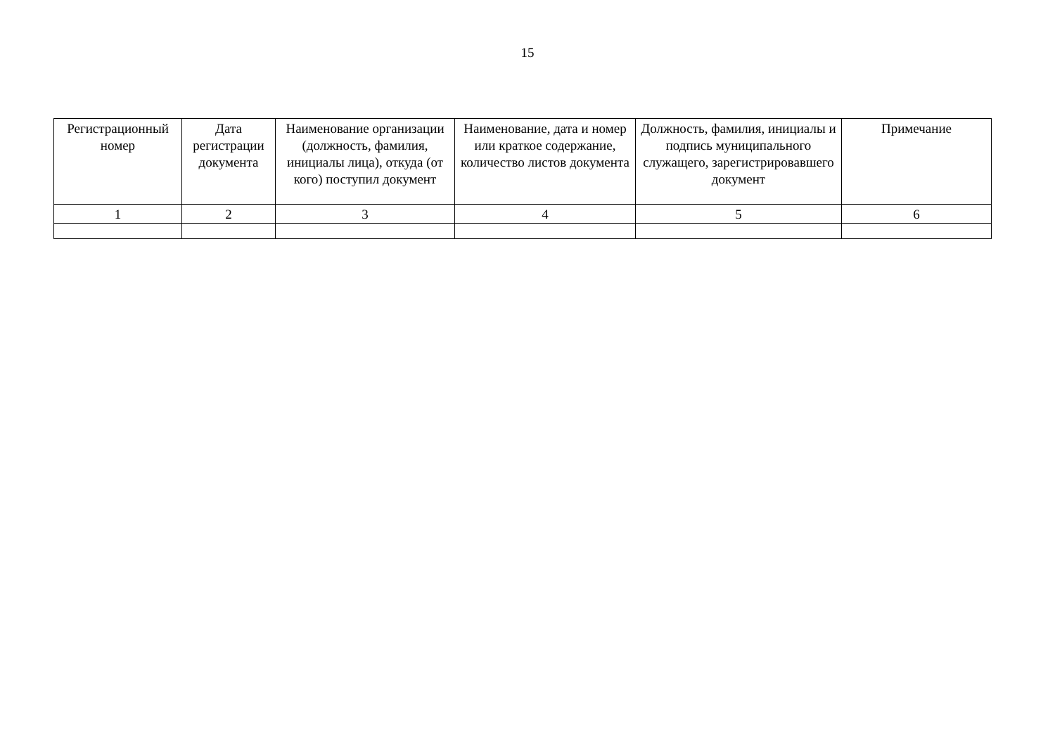15
| Регистрационный номер | Дата регистрации документа | Наименование организации (должность, фамилия, инициалы лица), откуда (от кого) поступил документ | Наименование, дата и номер или краткое содержание, количество листов документа | Должность, фамилия, инициалы и подпись муниципального служащего, зарегистрировавшего документ | Примечание |
| --- | --- | --- | --- | --- | --- |
| 1 | 2 | 3 | 4 | 5 | 6 |